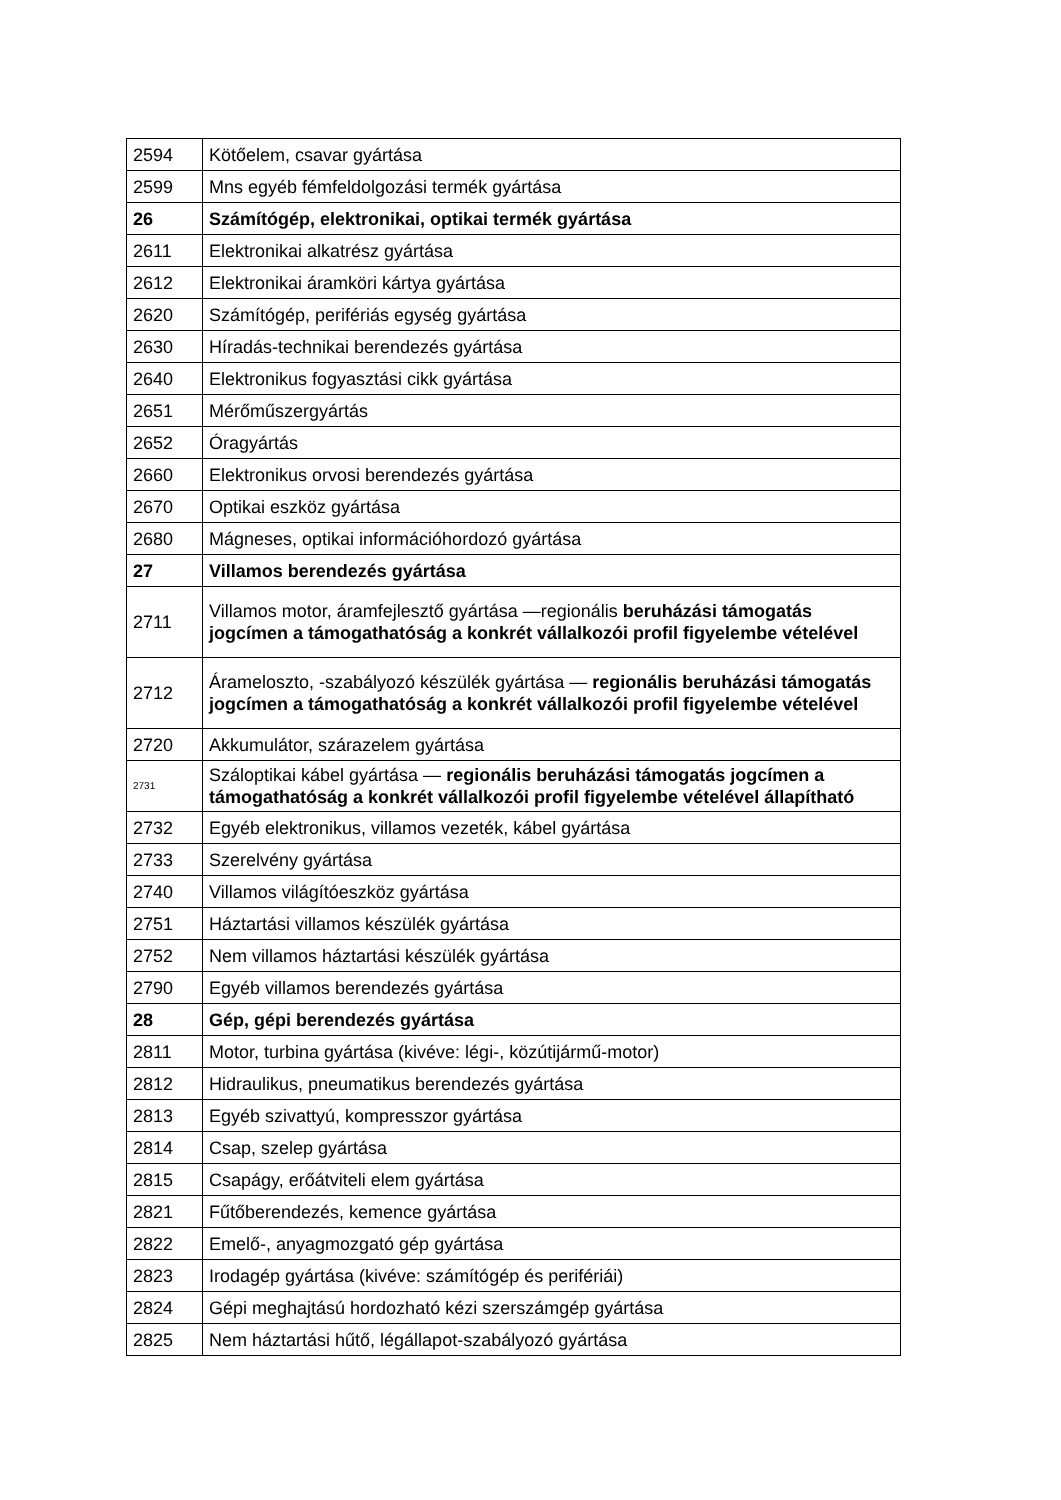| 2594 | Kötőelem, csavar gyártása |
| 2599 | Mns egyéb fémfeldolgozási termék gyártása |
| 26 | Számítógép, elektronikai, optikai termék gyártása |
| 2611 | Elektronikai alkatrész gyártása |
| 2612 | Elektronikai áramköri kártya gyártása |
| 2620 | Számítógép, perifériás egység gyártása |
| 2630 | Híradás-technikai berendezés gyártása |
| 2640 | Elektronikus fogyasztási cikk gyártása |
| 2651 | Mérőműszergyártás |
| 2652 | Óragyártás |
| 2660 | Elektronikus orvosi berendezés gyártása |
| 2670 | Optikai eszköz gyártása |
| 2680 | Mágneses, optikai információhordozó gyártása |
| 27 | Villamos berendezés gyártása |
| 2711 | Villamos motor, áramfejlesztő gyártása —regionális beruházási támogatás jogcímen a támogathatóság a konkrét vállalkozói profil figyelembe vételével |
| 2712 | Árameloszto, -szabályozó készülék gyártása — regionális beruházási támogatás jogcímen a támogathatóság a konkrét vállalkozói profil figyelembe vételével |
| 2720 | Akkumulátor, szárazelem gyártása |
| 2731 | Száloptikai kábel gyártása — regionális beruházási támogatás jogcímen a támogathatóság a konkrét vállalkozói profil figyelembe vételével állapítható |
| 2732 | Egyéb elektronikus, villamos vezeték, kábel gyártása |
| 2733 | Szerelvény gyártása |
| 2740 | Villamos világítóeszköz gyártása |
| 2751 | Háztartási villamos készülék gyártása |
| 2752 | Nem villamos háztartási készülék gyártása |
| 2790 | Egyéb villamos berendezés gyártása |
| 28 | Gép, gépi berendezés gyártása |
| 2811 | Motor, turbina gyártása (kivéve: légi-, közútijármű-motor) |
| 2812 | Hidraulikus, pneumatikus berendezés gyártása |
| 2813 | Egyéb szivattyú, kompresszor gyártása |
| 2814 | Csap, szelep gyártása |
| 2815 | Csapágy, erőátviteli elem gyártása |
| 2821 | Fűtőberendezés, kemence gyártása |
| 2822 | Emelő-, anyagmozgató gép gyártása |
| 2823 | Irodagép gyártása (kivéve: számítógép és perifériái) |
| 2824 | Gépi meghajtású hordozható kézi szerszámgép gyártása |
| 2825 | Nem háztartási hűtő, légállapot-szabályozó gyártása |